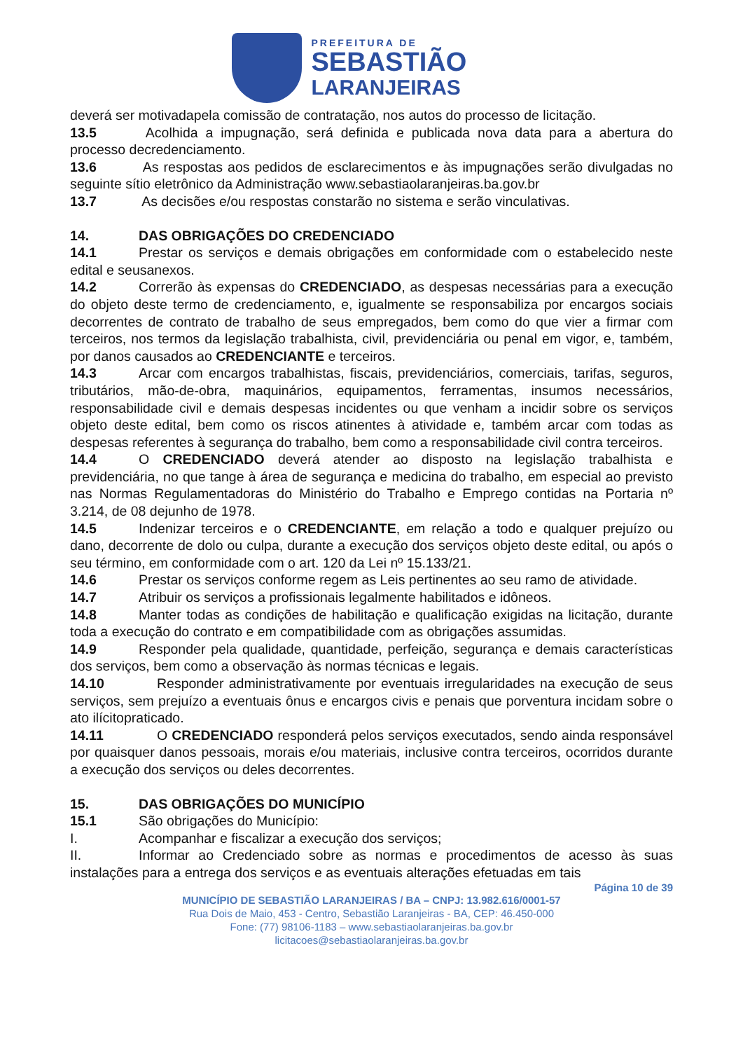PREFEITURA DE
SEBASTIÃO
LARANJEIRAS
deverá ser motivadapela comissão de contratação, nos autos do processo de licitação.
13.5 Acolhida a impugnação, será definida e publicada nova data para a abertura do processo decredenciamento.
13.6 As respostas aos pedidos de esclarecimentos e às impugnações serão divulgadas no seguinte sítio eletrônico da Administração www.sebastiaolaranjeiras.ba.gov.br
13.7 As decisões e/ou respostas constarão no sistema e serão vinculativas.
14. DAS OBRIGAÇÕES DO CREDENCIADO
14.1 Prestar os serviços e demais obrigações em conformidade com o estabelecido neste edital e seusanexos.
14.2 Correrão às expensas do CREDENCIADO, as despesas necessárias para a execução do objeto deste termo de credenciamento, e, igualmente se responsabiliza por encargos sociais decorrentes de contrato de trabalho de seus empregados, bem como do que vier a firmar com terceiros, nos termos da legislação trabalhista, civil, previdenciária ou penal em vigor, e, também, por danos causados ao CREDENCIANTE e terceiros.
14.3 Arcar com encargos trabalhistas, fiscais, previdenciários, comerciais, tarifas, seguros, tributários, mão-de-obra, maquinários, equipamentos, ferramentas, insumos necessários, responsabilidade civil e demais despesas incidentes ou que venham a incidir sobre os serviços objeto deste edital, bem como os riscos atinentes à atividade e, também arcar com todas as despesas referentes à segurança do trabalho, bem como a responsabilidade civil contra terceiros.
14.4 O CREDENCIADO deverá atender ao disposto na legislação trabalhista e previdenciária, no que tange à área de segurança e medicina do trabalho, em especial ao previsto nas Normas Regulamentadoras do Ministério do Trabalho e Emprego contidas na Portaria nº 3.214, de 08 dejunho de 1978.
14.5 Indenizar terceiros e o CREDENCIANTE, em relação a todo e qualquer prejuízo ou dano, decorrente de dolo ou culpa, durante a execução dos serviços objeto deste edital, ou após o seu término, em conformidade com o art. 120 da Lei nº 15.133/21.
14.6 Prestar os serviços conforme regem as Leis pertinentes ao seu ramo de atividade.
14.7 Atribuir os serviços a profissionais legalmente habilitados e idôneos.
14.8 Manter todas as condições de habilitação e qualificação exigidas na licitação, durante toda a execução do contrato e em compatibilidade com as obrigações assumidas.
14.9 Responder pela qualidade, quantidade, perfeição, segurança e demais características dos serviços, bem como a observação às normas técnicas e legais.
14.10 Responder administrativamente por eventuais irregularidades na execução de seus serviços, sem prejuízo a eventuais ônus e encargos civis e penais que porventura incidam sobre o ato ilícitopraticado.
14.11 O CREDENCIADO responderá pelos serviços executados, sendo ainda responsável por quaisquer danos pessoais, morais e/ou materiais, inclusive contra terceiros, ocorridos durante a execução dos serviços ou deles decorrentes.
15. DAS OBRIGAÇÕES DO MUNICÍPIO
15.1 São obrigações do Município:
I. Acompanhar e fiscalizar a execução dos serviços;
II. Informar ao Credenciado sobre as normas e procedimentos de acesso às suas instalações para a entrega dos serviços e as eventuais alterações efetuadas em tais
Página 10 de 39
MUNICÍPIO DE SEBASTIÃO LARANJEIRAS / BA – CNPJ: 13.982.616/0001-57
Rua Dois de Maio, 453 - Centro, Sebastião Laranjeiras - BA, CEP: 46.450-000
Fone: (77) 98106-1183 – www.sebastiaolaranjeiras.ba.gov.br
licitacoes@sebastiaolaranjeiras.ba.gov.br